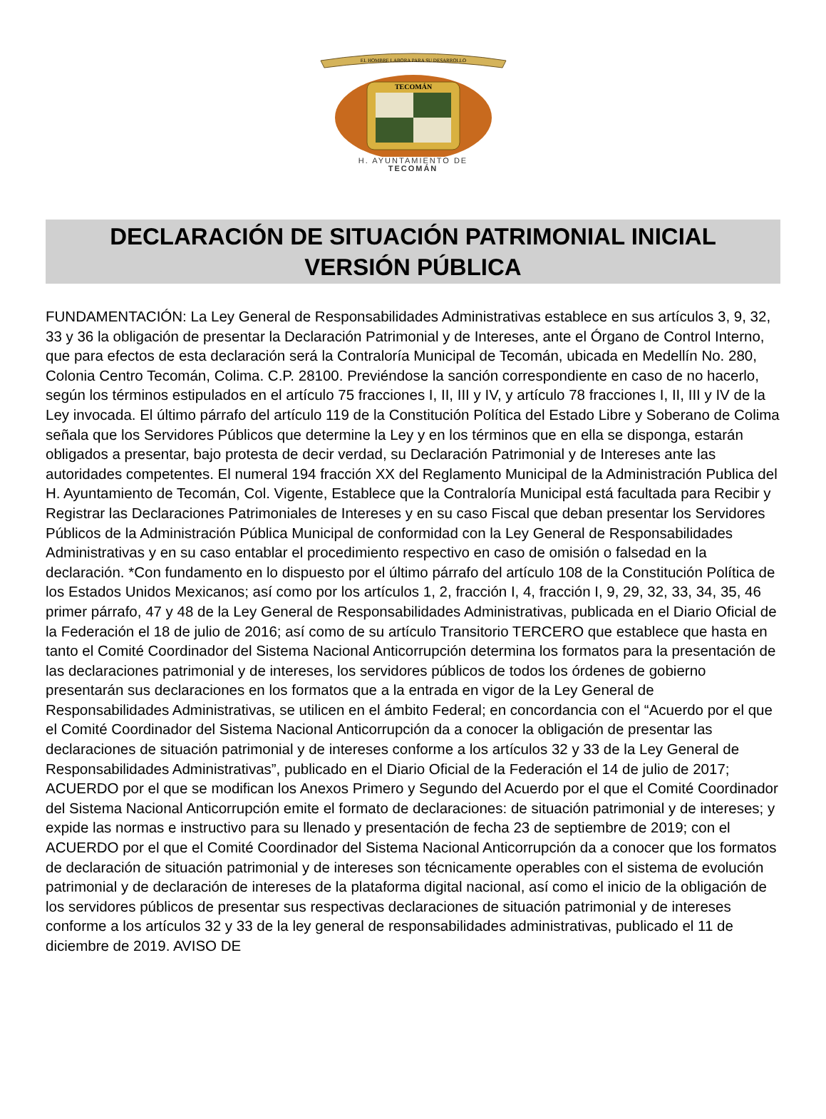EL HOMBRE LABORA PARA SU DESARROLLO
TECOMÁN
H. AYUNTAMIENTO DE
TECOMÁN
DECLARACIÓN DE SITUACIÓN PATRIMONIAL INICIAL
VERSIÓN PÚBLICA
FUNDAMENTACIÓN: La Ley General de Responsabilidades Administrativas establece en sus artículos 3, 9, 32, 33 y 36 la obligación de presentar la Declaración Patrimonial y de Intereses, ante el Órgano de Control Interno, que para efectos de esta declaración será la Contraloría Municipal de Tecomán, ubicada en Medellín No. 280, Colonia Centro Tecomán, Colima. C.P. 28100. Previéndose la sanción correspondiente en caso de no hacerlo, según los términos estipulados en el artículo 75 fracciones I, II, III y IV, y artículo 78 fracciones I, II, III y IV de la Ley invocada. El último párrafo del artículo 119 de la Constitución Política del Estado Libre y Soberano de Colima señala que los Servidores Públicos que determine la Ley y en los términos que en ella se disponga, estarán obligados a presentar, bajo protesta de decir verdad, su Declaración Patrimonial y de Intereses ante las autoridades competentes. El numeral 194 fracción XX del Reglamento Municipal de la Administración Publica del H. Ayuntamiento de Tecomán, Col. Vigente, Establece que la Contraloría Municipal está facultada para Recibir y Registrar las Declaraciones Patrimoniales de Intereses y en su caso Fiscal que deban presentar los Servidores Públicos de la Administración Pública Municipal de conformidad con la Ley General de Responsabilidades Administrativas y en su caso entablar el procedimiento respectivo en caso de omisión o falsedad en la declaración. *Con fundamento en lo dispuesto por el último párrafo del artículo 108 de la Constitución Política de los Estados Unidos Mexicanos; así como por los artículos 1, 2, fracción I, 4, fracción I, 9, 29, 32, 33, 34, 35, 46 primer párrafo, 47 y 48 de la Ley General de Responsabilidades Administrativas, publicada en el Diario Oficial de la Federación el 18 de julio de 2016; así como de su artículo Transitorio TERCERO que establece que hasta en tanto el Comité Coordinador del Sistema Nacional Anticorrupción determina los formatos para la presentación de las declaraciones patrimonial y de intereses, los servidores públicos de todos los órdenes de gobierno presentarán sus declaraciones en los formatos que a la entrada en vigor de la Ley General de Responsabilidades Administrativas, se utilicen en el ámbito Federal; en concordancia con el “Acuerdo por el que el Comité Coordinador del Sistema Nacional Anticorrupción da a conocer la obligación de presentar las declaraciones de situación patrimonial y de intereses conforme a los artículos 32 y 33 de la Ley General de Responsabilidades Administrativas”, publicado en el Diario Oficial de la Federación el 14 de julio de 2017; ACUERDO por el que se modifican los Anexos Primero y Segundo del Acuerdo por el que el Comité Coordinador del Sistema Nacional Anticorrupción emite el formato de declaraciones: de situación patrimonial y de intereses; y expide las normas e instructivo para su llenado y presentación de fecha 23 de septiembre de 2019; con el ACUERDO por el que el Comité Coordinador del Sistema Nacional Anticorrupción da a conocer que los formatos de declaración de situación patrimonial y de intereses son técnicamente operables con el sistema de evolución patrimonial y de declaración de intereses de la plataforma digital nacional, así como el inicio de la obligación de los servidores públicos de presentar sus respectivas declaraciones de situación patrimonial y de intereses conforme a los artículos 32 y 33 de la ley general de responsabilidades administrativas, publicado el 11 de diciembre de 2019. AVISO DE